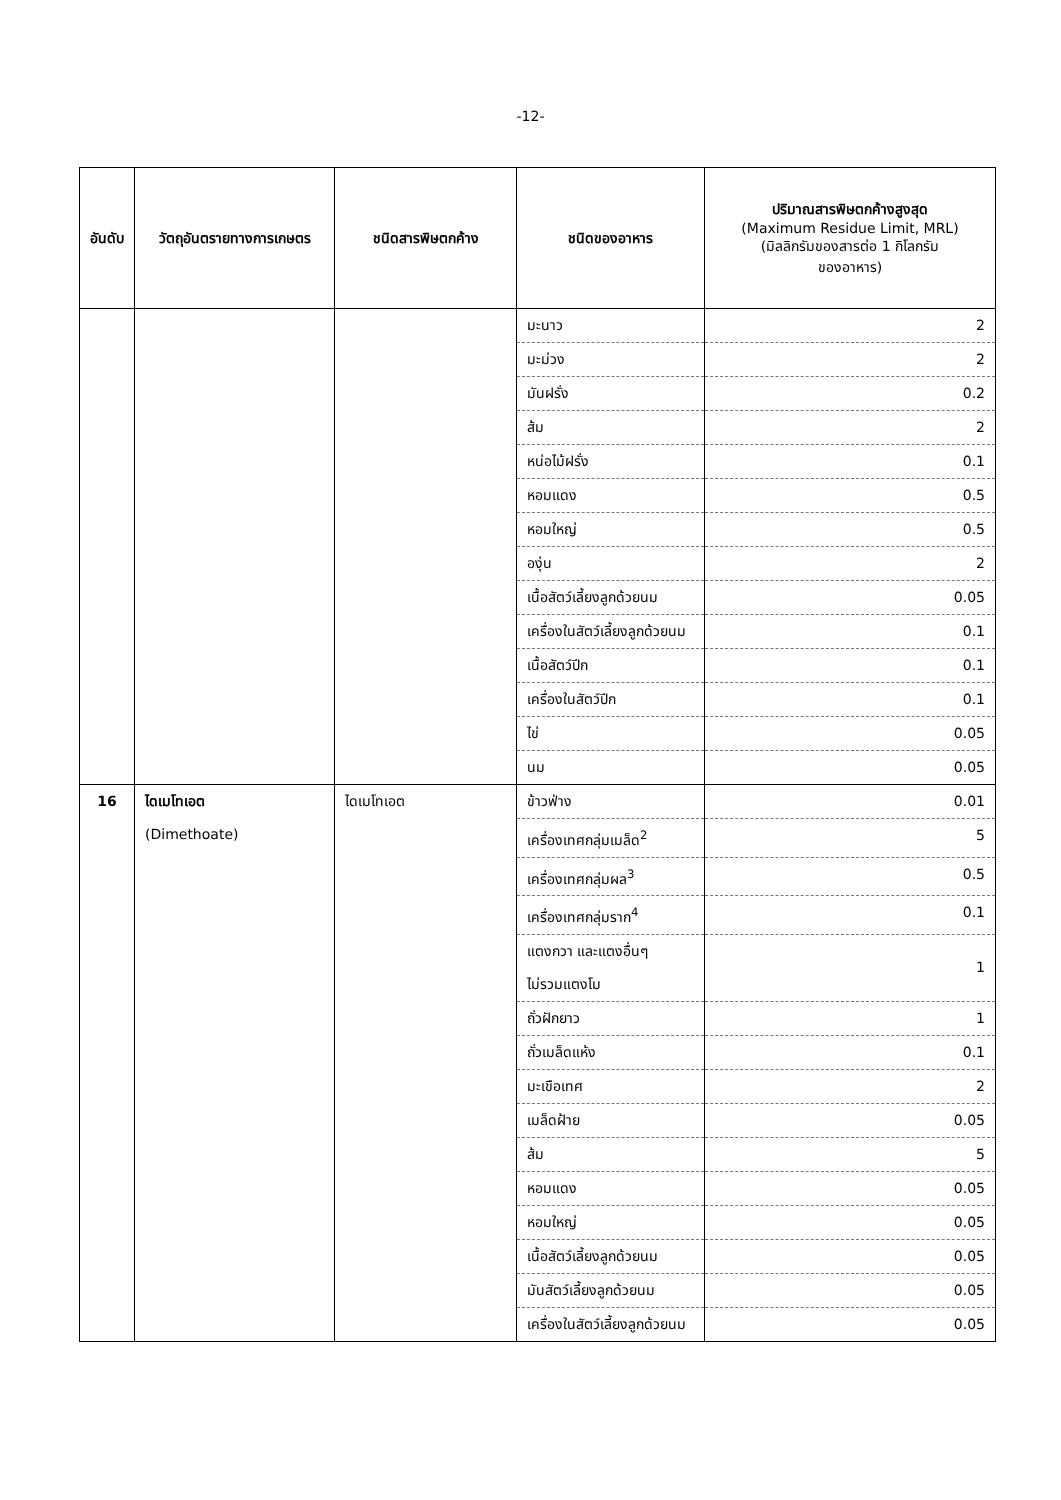-12-
| อันดับ | วัตถุอันตรายทางการเกษตร | ชนิดสารพิษตกค้าง | ชนิดของอาหาร | ปริมาณสารพิษตกค้างสูงสุด (Maximum Residue Limit, MRL) (มิลลิกรัมของสารต่อ 1 กิโลกรัม ของอาหาร) |
| --- | --- | --- | --- | --- |
| | | | มะนาว | 2 |
| | | | มะม่วง | 2 |
| | | | มันฝรั่ง | 0.2 |
| | | | ส้ม | 2 |
| | | | หน่อไม้ฝรั่ง | 0.1 |
| | | | หอมแดง | 0.5 |
| | | | หอมใหญ่ | 0.5 |
| | | | องุ่น | 2 |
| | | | เนื้อสัตว์เลี้ยงลูกด้วยนม | 0.05 |
| | | | เครื่องในสัตว์เลี้ยงลูกด้วยนม | 0.1 |
| | | | เนื้อสัตว์ปีก | 0.1 |
| | | | เครื่องในสัตว์ปีก | 0.1 |
| | | | ไข่ | 0.05 |
| | | | นม | 0.05 |
| 16 | ไดเมโทเอต (Dimethoate) | ไดเมโทเอต | ข้าวฟ่าง | 0.01 |
| | | | เครื่องเทศกลุ่มเมล็ด<sup>2</sup> | 5 |
| | | | เครื่องเทศกลุ่มผล<sup>3</sup> | 0.5 |
| | | | เครื่องเทศกลุ่มราก<sup>4</sup> | 0.1 |
| | | | แตงกวา และแตงอื่นๆ ไม่รวมแตงโม | 1 |
| | | | ถั่วฝักยาว | 1 |
| | | | ถั่วเมล็ดแห้ง | 0.1 |
| | | | มะเขือเทศ | 2 |
| | | | เมล็ดฝ้าย | 0.05 |
| | | | ส้ม | 5 |
| | | | หอมแดง | 0.05 |
| | | | หอมใหญ่ | 0.05 |
| | | | เนื้อสัตว์เลี้ยงลูกด้วยนม | 0.05 |
| | | | มันสัตว์เลี้ยงลูกด้วยนม | 0.05 |
| | | | เครื่องในสัตว์เลี้ยงลูกด้วยนม | 0.05 |